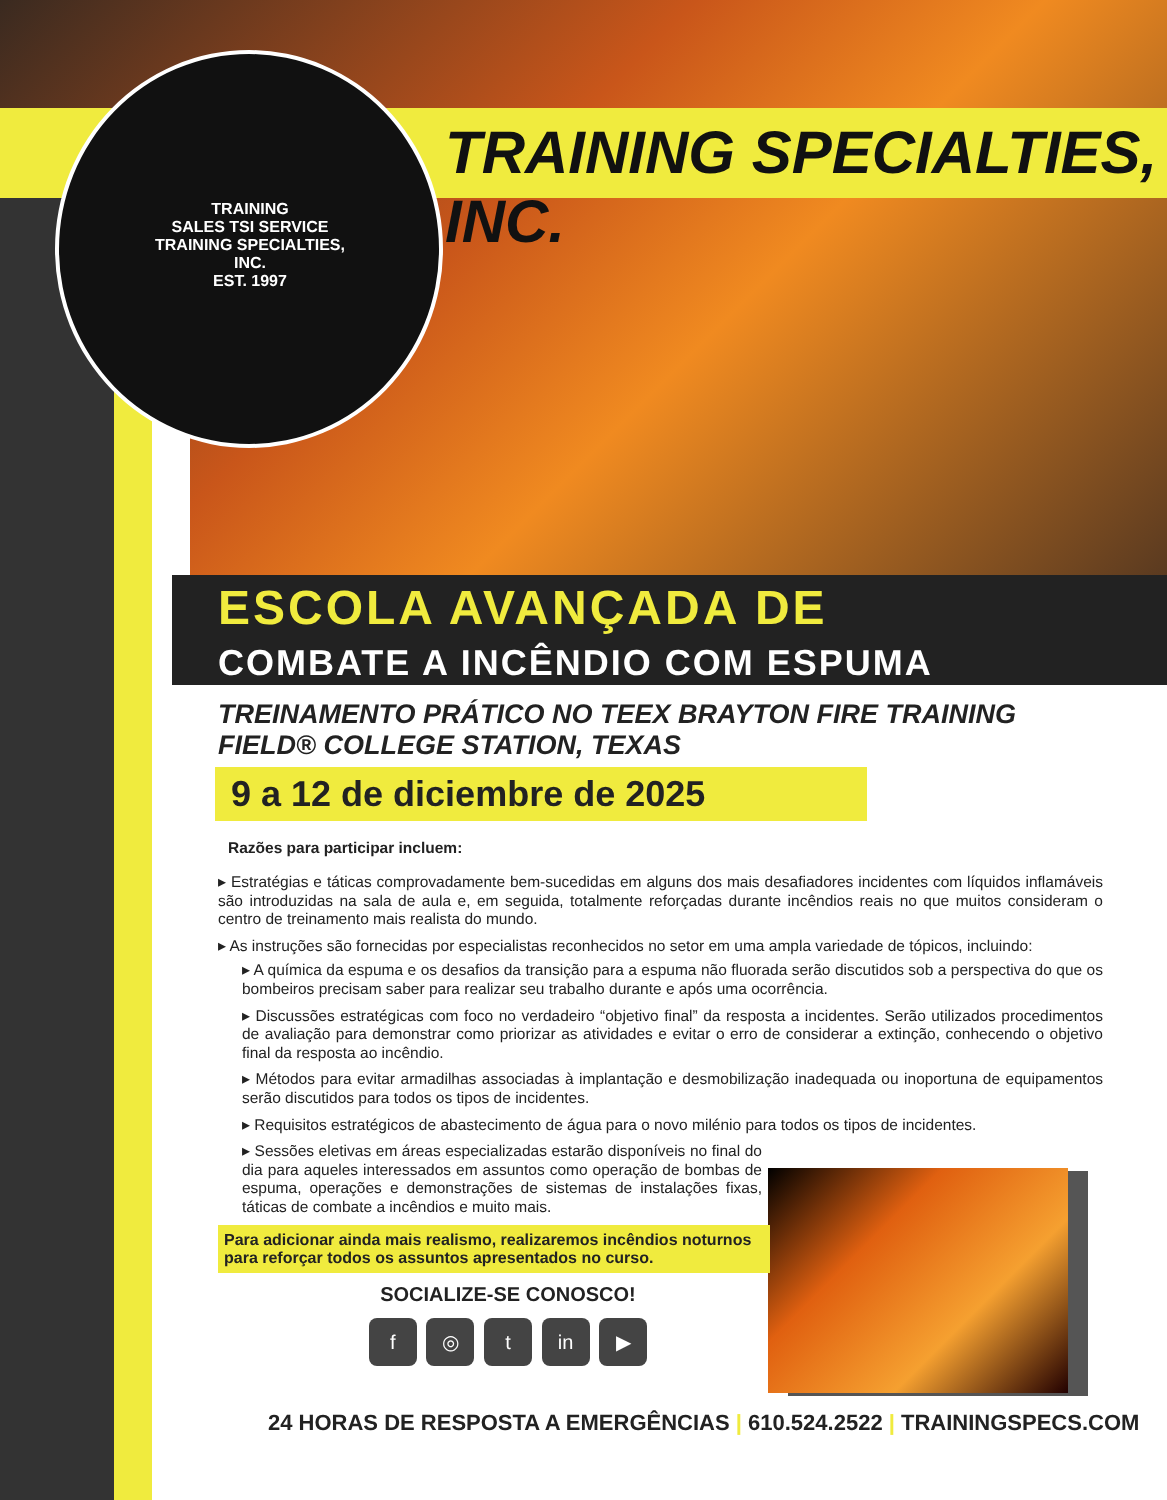TRAINING
SALES TSI SERVICE
TRAINING SPECIALTIES, INC.
EST. 1997
TRAINING SPECIALTIES, INC.
ESCOLA AVANÇADA DE
COMBATE A INCÊNDIO COM ESPUMA
TREINAMENTO PRÁTICO NO TEEX BRAYTON FIRE TRAINING FIELD® COLLEGE STATION, TEXAS
9 a 12 de diciembre de 2025
Razões para participar incluem:
▸ Estratégias e táticas comprovadamente bem-sucedidas em alguns dos mais desafiadores incidentes com líquidos inflamáveis são introduzidas na sala de aula e, em seguida, totalmente reforçadas durante incêndios reais no que muitos consideram o centro de treinamento mais realista do mundo.
▸ As instruções são fornecidas por especialistas reconhecidos no setor em uma ampla variedade de tópicos, incluindo:
▸ A química da espuma e os desafios da transição para a espuma não fluorada serão discutidos sob a perspectiva do que os bombeiros precisam saber para realizar seu trabalho durante e após uma ocorrência.
▸ Discussões estratégicas com foco no verdadeiro “objetivo final” da resposta a incidentes. Serão utilizados procedimentos de avaliação para demonstrar como priorizar as atividades e evitar o erro de considerar a extinção, conhecendo o objetivo final da resposta ao incêndio.
▸ Métodos para evitar armadilhas associadas à implantação e desmobilização inadequada ou inoportuna de equipamentos serão discutidos para todos os tipos de incidentes.
▸ Requisitos estratégicos de abastecimento de água para o novo milénio para todos os tipos de incidentes.
▸ Sessões eletivas em áreas especializadas estarão disponíveis no final do dia para aqueles interessados em assuntos como operação de bombas de espuma, operações e demonstrações de sistemas de instalações fixas, táticas de combate a incêndios e muito mais.
Para adicionar ainda mais realismo, realizaremos incêndios noturnos para reforçar todos os assuntos apresentados no curso.
SOCIALIZE-SE CONOSCO!
f ◎ t in ▶
24 HORAS DE RESPOSTA A EMERGÊNCIAS | 610.524.2522 | TRAININGSPECS.COM